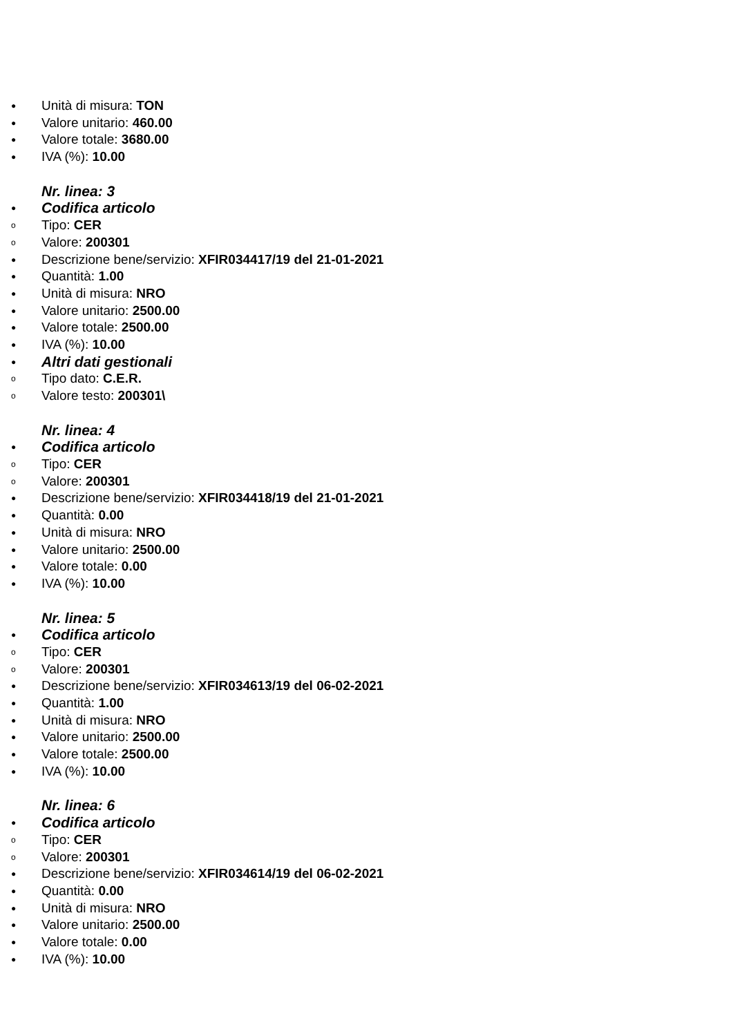● Unità di misura: TON
● Valore unitario: 460.00
● Valore totale: 3680.00
● IVA (%): 10.00
Nr. linea: 3
● Codifica articolo
o Tipo: CER
o Valore: 200301
● Descrizione bene/servizio: XFIR034417/19 del 21-01-2021
● Quantità: 1.00
● Unità di misura: NRO
● Valore unitario: 2500.00
● Valore totale: 2500.00
● IVA (%): 10.00
● Altri dati gestionali
o Tipo dato: C.E.R.
o Valore testo: 200301\
Nr. linea: 4
● Codifica articolo
o Tipo: CER
o Valore: 200301
● Descrizione bene/servizio: XFIR034418/19 del 21-01-2021
● Quantità: 0.00
● Unità di misura: NRO
● Valore unitario: 2500.00
● Valore totale: 0.00
● IVA (%): 10.00
Nr. linea: 5
● Codifica articolo
o Tipo: CER
o Valore: 200301
● Descrizione bene/servizio: XFIR034613/19 del 06-02-2021
● Quantità: 1.00
● Unità di misura: NRO
● Valore unitario: 2500.00
● Valore totale: 2500.00
● IVA (%): 10.00
Nr. linea: 6
● Codifica articolo
o Tipo: CER
o Valore: 200301
● Descrizione bene/servizio: XFIR034614/19 del 06-02-2021
● Quantità: 0.00
● Unità di misura: NRO
● Valore unitario: 2500.00
● Valore totale: 0.00
● IVA (%): 10.00